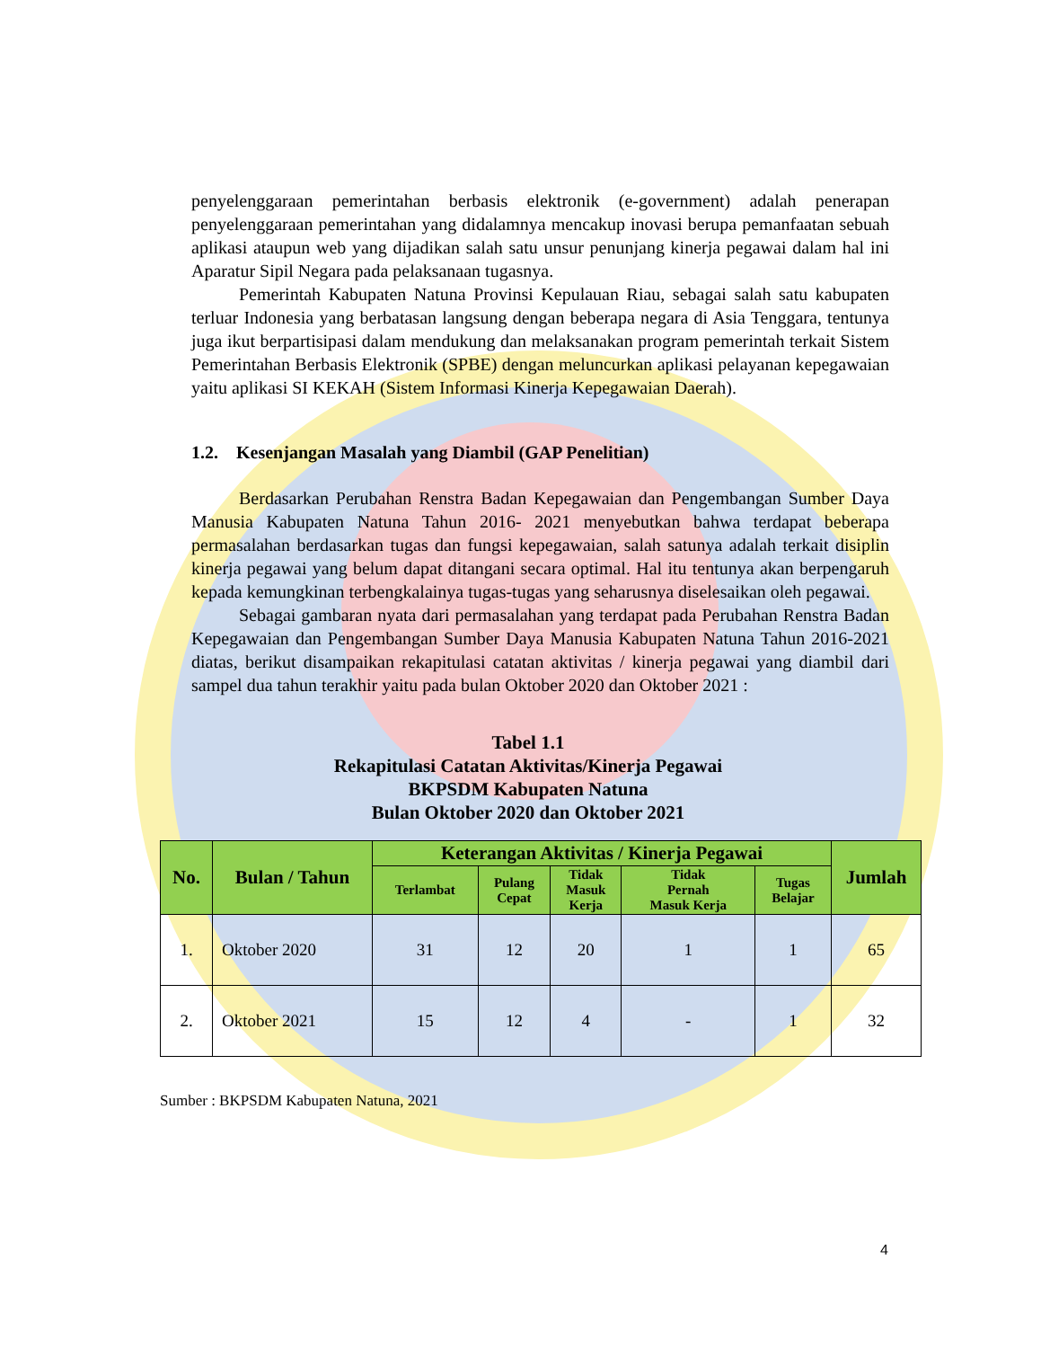penyelenggaraan pemerintahan berbasis elektronik (e-government) adalah penerapan penyelenggaraan pemerintahan yang didalamnya mencakup inovasi berupa pemanfaatan sebuah aplikasi ataupun web yang dijadikan salah satu unsur penunjang kinerja pegawai dalam hal ini Aparatur Sipil Negara pada pelaksanaan tugasnya.
Pemerintah Kabupaten Natuna Provinsi Kepulauan Riau, sebagai salah satu kabupaten terluar Indonesia yang berbatasan langsung dengan beberapa negara di Asia Tenggara, tentunya juga ikut berpartisipasi dalam mendukung dan melaksanakan program pemerintah terkait Sistem Pemerintahan Berbasis Elektronik (SPBE) dengan meluncurkan aplikasi pelayanan kepegawaian yaitu aplikasi SI KEKAH (Sistem Informasi Kinerja Kepegawaian Daerah).
1.2. Kesenjangan Masalah yang Diambil (GAP Penelitian)
Berdasarkan Perubahan Renstra Badan Kepegawaian dan Pengembangan Sumber Daya Manusia Kabupaten Natuna Tahun 2016- 2021 menyebutkan bahwa terdapat beberapa permasalahan berdasarkan tugas dan fungsi kepegawaian, salah satunya adalah terkait disiplin kinerja pegawai yang belum dapat ditangani secara optimal. Hal itu tentunya akan berpengaruh kepada kemungkinan terbengkalainya tugas-tugas yang seharusnya diselesaikan oleh pegawai.
Sebagai gambaran nyata dari permasalahan yang terdapat pada Perubahan Renstra Badan Kepegawaian dan Pengembangan Sumber Daya Manusia Kabupaten Natuna Tahun 2016-2021 diatas, berikut disampaikan rekapitulasi catatan aktivitas / kinerja pegawai yang diambil dari sampel dua tahun terakhir yaitu pada bulan Oktober 2020 dan Oktober 2021 :
Tabel 1.1
Rekapitulasi Catatan Aktivitas/Kinerja Pegawai
BKPSDM Kabupaten Natuna
Bulan Oktober 2020 dan Oktober 2021
| No. | Bulan / Tahun | Keterangan Aktivitas / Kinerja Pegawai | | | | | Jumlah |
| --- | --- | --- | --- | --- | --- | --- | --- |
| | | Terlambat | Pulang Cepat | Tidak Masuk Kerja | Tidak Pernah Masuk Kerja | Tugas Belajar | |
| 1. | Oktober 2020 | 31 | 12 | 20 | 1 | 1 | 65 |
| 2. | Oktober 2021 | 15 | 12 | 4 | - | 1 | 32 |
Sumber : BKPSDM Kabupaten Natuna, 2021
4